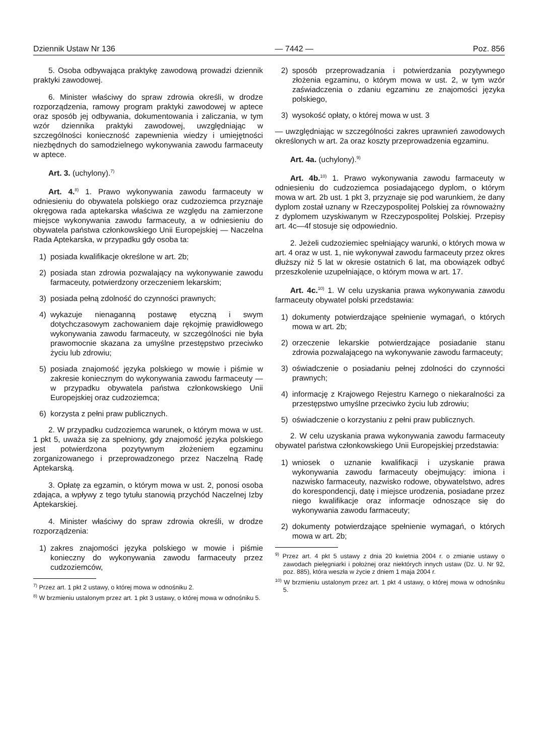Dziennik Ustaw Nr 136 — 7442 — Poz. 856
5. Osoba odbywająca praktykę zawodową prowadzi dziennik praktyki zawodowej.
6. Minister właściwy do spraw zdrowia określi, w drodze rozporządzenia, ramowy program praktyki zawodowej w aptece oraz sposób jej odbywania, dokumentowania i zaliczania, w tym wzór dziennika praktyki zawodowej, uwzględniając w szczególności konieczność zapewnienia wiedzy i umiejętności niezbędnych do samodzielnego wykonywania zawodu farmaceuty w aptece.
Art. 3. (uchylony).<sup>7)</sup>
Art. 4.<sup>8)</sup> 1. Prawo wykonywania zawodu farmaceuty w odniesieniu do obywatela polskiego oraz cudzoziemca przyznaje okręgowa rada aptekarska właściwa ze względu na zamierzone miejsce wykonywania zawodu farmaceuty, a w odniesieniu do obywatela państwa członkowskiego Unii Europejskiej — Naczelna Rada Aptekarska, w przypadku gdy osoba ta:
1) posiada kwalifikacje określone w art. 2b;
2) posiada stan zdrowia pozwalający na wykonywanie zawodu farmaceuty, potwierdzony orzeczeniem lekarskim;
3) posiada pełną zdolność do czynności prawnych;
4) wykazuje nienaganną postawę etyczną i swym dotychczasowym zachowaniem daje rękojmię prawidłowego wykonywania zawodu farmaceuty, w szczególności nie była prawomocnie skazana za umyślne przestępstwo przeciwko życiu lub zdrowiu;
5) posiada znajomość języka polskiego w mowie i piśmie w zakresie koniecznym do wykonywania zawodu farmaceuty — w przypadku obywatela państwa członkowskiego Unii Europejskiej oraz cudzoziemca;
6) korzysta z pełni praw publicznych.
2. W przypadku cudzoziemca warunek, o którym mowa w ust. 1 pkt 5, uważa się za spełniony, gdy znajomość języka polskiego jest potwierdzona pozytywnym złożeniem egzaminu zorganizowanego i przeprowadzonego przez Naczelną Radę Aptekarską.
3. Opłatę za egzamin, o którym mowa w ust. 2, ponosi osoba zdająca, a wpływy z tego tytułu stanowią przychód Naczelnej Izby Aptekarskiej.
4. Minister właściwy do spraw zdrowia określi, w drodze rozporządzenia:
1) zakres znajomości języka polskiego w mowie i piśmie konieczny do wykonywania zawodu farmaceuty przez cudzoziemców,
<sup>7)</sup> Przez art. 1 pkt 2 ustawy, o której mowa w odnośniku 2.
<sup>8)</sup> W brzmieniu ustalonym przez art. 1 pkt 3 ustawy, o której mowa w odnośniku 5.
2) sposób przeprowadzania i potwierdzania pozytywnego złożenia egzaminu, o którym mowa w ust. 2, w tym wzór zaświadczenia o zdaniu egzaminu ze znajomości języka polskiego,
3) wysokość opłaty, o której mowa w ust. 3
— uwzględniając w szczególności zakres uprawnień zawodowych określonych w art. 2a oraz koszty przeprowadzenia egzaminu.
Art. 4a. (uchylony).<sup>9)</sup>
Art. 4b.<sup>10)</sup> 1. Prawo wykonywania zawodu farmaceuty w odniesieniu do cudzoziemca posiadającego dyplom, o którym mowa w art. 2b ust. 1 pkt 3, przyznaje się pod warunkiem, że dany dyplom został uznany w Rzeczypospolitej Polskiej za równoważny z dyplomem uzyskiwanym w Rzeczypospolitej Polskiej. Przepisy art. 4c—4f stosuje się odpowiednio.
2. Jeżeli cudzoziemiec spełniający warunki, o których mowa w art. 4 oraz w ust. 1, nie wykonywał zawodu farmaceuty przez okres dłuższy niż 5 lat w okresie ostatnich 6 lat, ma obowiązek odbyć przeszkolenie uzupełniające, o którym mowa w art. 17.
Art. 4c.<sup>10)</sup> 1. W celu uzyskania prawa wykonywania zawodu farmaceuty obywatel polski przedstawia:
1) dokumenty potwierdzające spełnienie wymagań, o których mowa w art. 2b;
2) orzeczenie lekarskie potwierdzające posiadanie stanu zdrowia pozwalającego na wykonywanie zawodu farmaceuty;
3) oświadczenie o posiadaniu pełnej zdolności do czynności prawnych;
4) informację z Krajowego Rejestru Karnego o niekaralności za przestępstwo umyślne przeciwko życiu lub zdrowiu;
5) oświadczenie o korzystaniu z pełni praw publicznych.
2. W celu uzyskania prawa wykonywania zawodu farmaceuty obywatel państwa członkowskiego Unii Europejskiej przedstawia:
1) wniosek o uznanie kwalifikacji i uzyskanie prawa wykonywania zawodu farmaceuty obejmujący: imiona i nazwisko farmaceuty, nazwisko rodowe, obywatelstwo, adres do korespondencji, datę i miejsce urodzenia, posiadane przez niego kwalifikacje oraz informacje odnoszące się do wykonywania zawodu farmaceuty;
2) dokumenty potwierdzające spełnienie wymagań, o których mowa w art. 2b;
<sup>9)</sup> Przez art. 4 pkt 5 ustawy z dnia 20 kwietnia 2004 r. o zmianie ustawy o zawodach pielęgniarki i położnej oraz niektórych innych ustaw (Dz. U. Nr 92, poz. 885), która weszła w życie z dniem 1 maja 2004 r.
<sup>10)</sup> W brzmieniu ustalonym przez art. 1 pkt 4 ustawy, o której mowa w odnośniku 5.